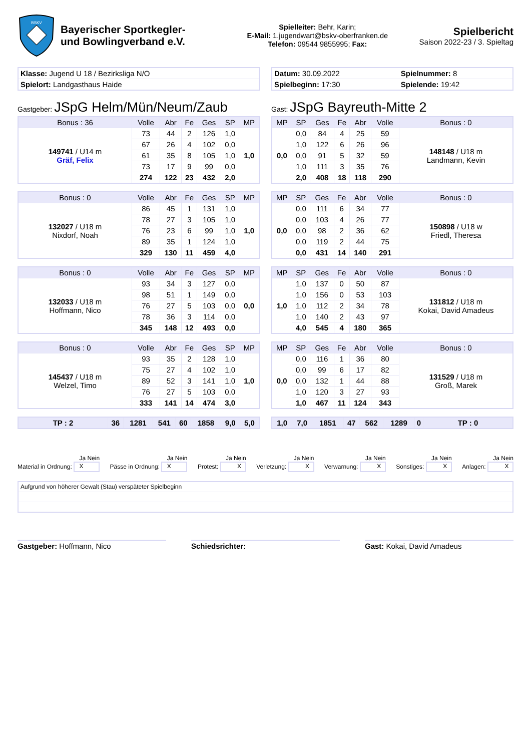BSKV
Bayerischer Sportkegler-
und Bowlingverband e.V.
Spielleiter: Behr, Karin;
E-Mail: 1.jugendwart@bskv-oberfranken.de
Telefon: 09544 9855995; Fax:
Spielbericht
Saison 2022-23 / 3. Spieltag
| Klasse: Jugend U 18 / Bezirksliga N/O |
| Spielort: Landgasthaus Haide |
| Datum: 30.09.2022 | Spielnummer: 8 |
| Spielbeginn: 17:30 | Spielende: 19:42 |
Gastgeber: JSpG Helm/Mün/Neum/Zaub
Gast: JSpG Bayreuth-Mitte 2
| Bonus : 36 | Volle | Abr | Fe | Ges | SP | MP |
| --- | --- | --- | --- | --- | --- | --- |
| 149741 / U14 m Gräf, Felix | 73 | 44 | 2 | 126 | 1,0 | 1,0 |
| | 67 | 26 | 4 | 102 | 0,0 | |
| | 61 | 35 | 8 | 105 | 1,0 | |
| | 73 | 17 | 9 | 99 | 0,0 | |
| | 274 | 122 | 23 | 432 | 2,0 | |
| Bonus : 0 | Volle | Abr | Fe | Ges | SP | MP |
| --- | --- | --- | --- | --- | --- | --- |
| 132027 / U18 m Nixdorf, Noah | 86 | 45 | 1 | 131 | 1,0 | 1,0 |
| | 78 | 27 | 3 | 105 | 1,0 | |
| | 76 | 23 | 6 | 99 | 1,0 | |
| | 89 | 35 | 1 | 124 | 1,0 | |
| | 329 | 130 | 11 | 459 | 4,0 | |
| Bonus : 0 | Volle | Abr | Fe | Ges | SP | MP |
| --- | --- | --- | --- | --- | --- | --- |
| 132033 / U18 m Hoffmann, Nico | 93 | 34 | 3 | 127 | 0,0 | 0,0 |
| | 98 | 51 | 1 | 149 | 0,0 | |
| | 76 | 27 | 5 | 103 | 0,0 | |
| | 78 | 36 | 3 | 114 | 0,0 | |
| | 345 | 148 | 12 | 493 | 0,0 | |
| Bonus : 0 | Volle | Abr | Fe | Ges | SP | MP |
| --- | --- | --- | --- | --- | --- | --- |
| 145437 / U18 m Welzel, Timo | 93 | 35 | 2 | 128 | 1,0 | 1,0 |
| | 75 | 27 | 4 | 102 | 1,0 | |
| | 89 | 52 | 3 | 141 | 1,0 | |
| | 76 | 27 | 5 | 103 | 0,0 | |
| | 333 | 141 | 14 | 474 | 3,0 | |
| TP : 2 | 36 | 1281 | 541 | 60 | 1858 | 9,0 | 5,0 |
| MP | SP | Ges | Fe | Abr | Volle | Bonus : 0 |
| --- | --- | --- | --- | --- | --- | --- |
| 0,0 | 0,0 | 84 | 4 | 25 | 59 | 148148 / U18 m Landmann, Kevin |
| | 1,0 | 122 | 6 | 26 | 96 | |
| | 0,0 | 91 | 5 | 32 | 59 | |
| | 1,0 | 111 | 3 | 35 | 76 | |
| | 2,0 | 408 | 18 | 118 | 290 | |
| MP | SP | Ges | Fe | Abr | Volle | Bonus : 0 |
| --- | --- | --- | --- | --- | --- | --- |
| 0,0 | 0,0 | 111 | 6 | 34 | 77 | 150898 / U18 w Friedl, Theresa |
| | 0,0 | 103 | 4 | 26 | 77 | |
| | 0,0 | 98 | 2 | 36 | 62 | |
| | 0,0 | 119 | 2 | 44 | 75 | |
| | 0,0 | 431 | 14 | 140 | 291 | |
| MP | SP | Ges | Fe | Abr | Volle | Bonus : 0 |
| --- | --- | --- | --- | --- | --- | --- |
| 1,0 | 1,0 | 137 | 0 | 50 | 87 | 131812 / U18 m Kokai, David Amadeus |
| | 1,0 | 156 | 0 | 53 | 103 | |
| | 1,0 | 112 | 2 | 34 | 78 | |
| | 1,0 | 140 | 2 | 43 | 97 | |
| | 4,0 | 545 | 4 | 180 | 365 | |
| MP | SP | Ges | Fe | Abr | Volle | Bonus : 0 |
| --- | --- | --- | --- | --- | --- | --- |
| 0,0 | 0,0 | 116 | 1 | 36 | 80 | 131529 / U18 m Groß, Marek |
| | 0,0 | 99 | 6 | 17 | 82 | |
| | 0,0 | 132 | 1 | 44 | 88 | |
| | 1,0 | 120 | 3 | 27 | 93 | |
| | 1,0 | 467 | 11 | 124 | 343 | |
| 1,0 | 7,0 | 1851 | 47 | 562 | 1289 | 0 | TP : 0 |
Ja Nein
Material in Ordnung: X
Ja Nein
Pässe in Ordnung: X
Ja Nein
Protest: X
Ja Nein
Verletzung: X
Ja Nein
Verwarnung: X
Ja Nein
Sonstiges: X
Ja Nein
Anlagen: X
Aufgrund von höherer Gewalt (Stau) verspäteter Spielbeginn
Gastgeber: Hoffmann, Nico Schiedsrichter: Gast: Kokai, David Amadeus